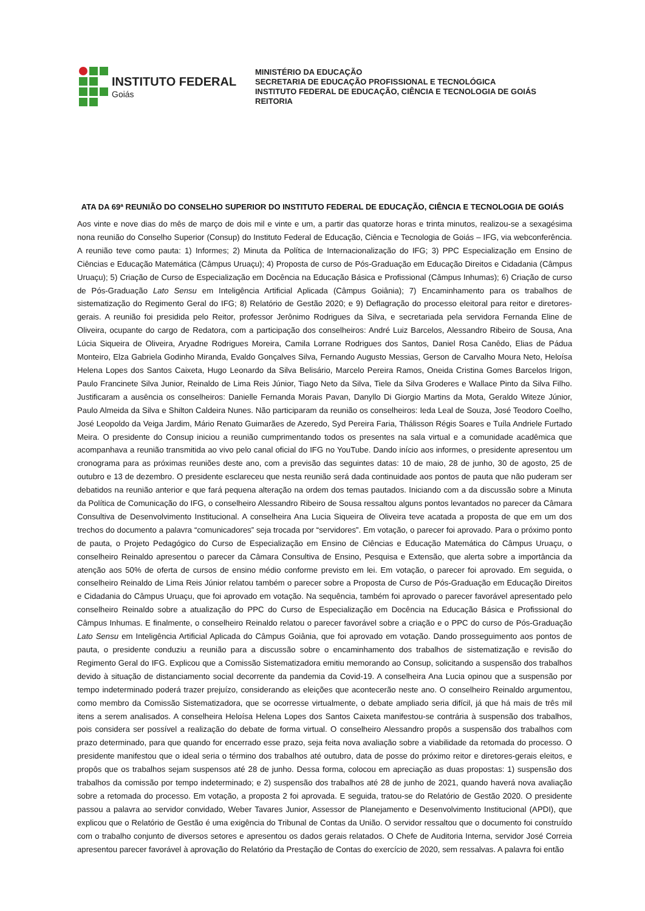INSTITUTO FEDERAL
Goiás
MINISTÉRIO DA EDUCAÇÃO
SECRETARIA DE EDUCAÇÃO PROFISSIONAL E TECNOLÓGICA
INSTITUTO FEDERAL DE EDUCAÇÃO, CIÊNCIA E TECNOLOGIA DE GOIÁS
REITORIA
ATA DA 69ª REUNIÃO DO CONSELHO SUPERIOR DO INSTITUTO FEDERAL DE EDUCAÇÃO, CIÊNCIA E TECNOLOGIA DE GOIÁS
Aos vinte e nove dias do mês de março de dois mil e vinte e um, a partir das quatorze horas e trinta minutos, realizou-se a sexagésima nona reunião do Conselho Superior (Consup) do Instituto Federal de Educação, Ciência e Tecnologia de Goiás – IFG, via webconferência. A reunião teve como pauta: 1) Informes; 2) Minuta da Política de Internacionalização do IFG; 3) PPC Especialização em Ensino de Ciências e Educação Matemática (Câmpus Uruaçu); 4) Proposta de curso de Pós-Graduação em Educação Direitos e Cidadania (Câmpus Uruaçu); 5) Criação de Curso de Especialização em Docência na Educação Básica e Profissional (Câmpus Inhumas); 6) Criação de curso de Pós-Graduação Lato Sensu em Inteligência Artificial Aplicada (Câmpus Goiânia); 7) Encaminhamento para os trabalhos de sistematização do Regimento Geral do IFG; 8) Relatório de Gestão 2020; e 9) Deflagração do processo eleitoral para reitor e diretores-gerais. A reunião foi presidida pelo Reitor, professor Jerônimo Rodrigues da Silva, e secretariada pela servidora Fernanda Eline de Oliveira, ocupante do cargo de Redatora, com a participação dos conselheiros: André Luiz Barcelos, Alessandro Ribeiro de Sousa, Ana Lúcia Siqueira de Oliveira, Aryadne Rodrigues Moreira, Camila Lorrane Rodrigues dos Santos, Daniel Rosa Canêdo, Elias de Pádua Monteiro, Elza Gabriela Godinho Miranda, Evaldo Gonçalves Silva, Fernando Augusto Messias, Gerson de Carvalho Moura Neto, Heloísa Helena Lopes dos Santos Caixeta, Hugo Leonardo da Silva Belisário, Marcelo Pereira Ramos, Oneida Cristina Gomes Barcelos Irigon, Paulo Francinete Silva Junior, Reinaldo de Lima Reis Júnior, Tiago Neto da Silva, Tiele da Silva Groderes e Wallace Pinto da Silva Filho. Justificaram a ausência os conselheiros: Danielle Fernanda Morais Pavan, Danyllo Di Giorgio Martins da Mota, Geraldo Witeze Júnior, Paulo Almeida da Silva e Shilton Caldeira Nunes. Não participaram da reunião os conselheiros: Ieda Leal de Souza, José Teodoro Coelho, José Leopoldo da Veiga Jardim, Mário Renato Guimarães de Azeredo, Syd Pereira Faria, Thálisson Régis Soares e Tuíla Andriele Furtado Meira. O presidente do Consup iniciou a reunião cumprimentando todos os presentes na sala virtual e a comunidade acadêmica que acompanhava a reunião transmitida ao vivo pelo canal oficial do IFG no YouTube. Dando início aos informes, o presidente apresentou um cronograma para as próximas reuniões deste ano, com a previsão das seguintes datas: 10 de maio, 28 de junho, 30 de agosto, 25 de outubro e 13 de dezembro. O presidente esclareceu que nesta reunião será dada continuidade aos pontos de pauta que não puderam ser debatidos na reunião anterior e que fará pequena alteração na ordem dos temas pautados. Iniciando com a da discussão sobre a Minuta da Política de Comunicação do IFG, o conselheiro Alessandro Ribeiro de Sousa ressaltou alguns pontos levantados no parecer da Câmara Consultiva de Desenvolvimento Institucional. A conselheira Ana Lucia Siqueira de Oliveira teve acatada a proposta de que em um dos trechos do documento a palavra “comunicadores” seja trocada por “servidores”. Em votação, o parecer foi aprovado. Para o próximo ponto de pauta, o Projeto Pedagógico do Curso de Especialização em Ensino de Ciências e Educação Matemática do Câmpus Uruaçu, o conselheiro Reinaldo apresentou o parecer da Câmara Consultiva de Ensino, Pesquisa e Extensão, que alerta sobre a importância da atenção aos 50% de oferta de cursos de ensino médio conforme previsto em lei. Em votação, o parecer foi aprovado. Em seguida, o conselheiro Reinaldo de Lima Reis Júnior relatou também o parecer sobre a Proposta de Curso de Pós-Graduação em Educação Direitos e Cidadania do Câmpus Uruaçu, que foi aprovado em votação. Na sequência, também foi aprovado o parecer favorável apresentado pelo conselheiro Reinaldo sobre a atualização do PPC do Curso de Especialização em Docência na Educação Básica e Profissional do Câmpus Inhumas. E finalmente, o conselheiro Reinaldo relatou o parecer favorável sobre a criação e o PPC do curso de Pós-Graduação Lato Sensu em Inteligência Artificial Aplicada do Câmpus Goiânia, que foi aprovado em votação. Dando prosseguimento aos pontos de pauta, o presidente conduziu a reunião para a discussão sobre o encaminhamento dos trabalhos de sistematização e revisão do Regimento Geral do IFG. Explicou que a Comissão Sistematizadora emitiu memorando ao Consup, solicitando a suspensão dos trabalhos devido à situação de distanciamento social decorrente da pandemia da Covid-19. A conselheira Ana Lucia opinou que a suspensão por tempo indeterminado poderá trazer prejuízo, considerando as eleições que acontecerão neste ano. O conselheiro Reinaldo argumentou, como membro da Comissão Sistematizadora, que se ocorresse virtualmente, o debate ampliado seria difícil, já que há mais de três mil itens a serem analisados. A conselheira Heloísa Helena Lopes dos Santos Caixeta manifestou-se contrária à suspensão dos trabalhos, pois considera ser possível a realização do debate de forma virtual. O conselheiro Alessandro propôs a suspensão dos trabalhos com prazo determinado, para que quando for encerrado esse prazo, seja feita nova avaliação sobre a viabilidade da retomada do processo. O presidente manifestou que o ideal seria o término dos trabalhos até outubro, data de posse do próximo reitor e diretores-gerais eleitos, e propôs que os trabalhos sejam suspensos até 28 de junho. Dessa forma, colocou em apreciação as duas propostas: 1) suspensão dos trabalhos da comissão por tempo indeterminado; e 2) suspensão dos trabalhos até 28 de junho de 2021, quando haverá nova avaliação sobre a retomada do processo. Em votação, a proposta 2 foi aprovada. E seguida, tratou-se do Relatório de Gestão 2020. O presidente passou a palavra ao servidor convidado, Weber Tavares Junior, Assessor de Planejamento e Desenvolvimento Institucional (APDI), que explicou que o Relatório de Gestão é uma exigência do Tribunal de Contas da União. O servidor ressaltou que o documento foi construído com o trabalho conjunto de diversos setores e apresentou os dados gerais relatados. O Chefe de Auditoria Interna, servidor José Correia apresentou parecer favorável à aprovação do Relatório da Prestação de Contas do exercício de 2020, sem ressalvas. A palavra foi então